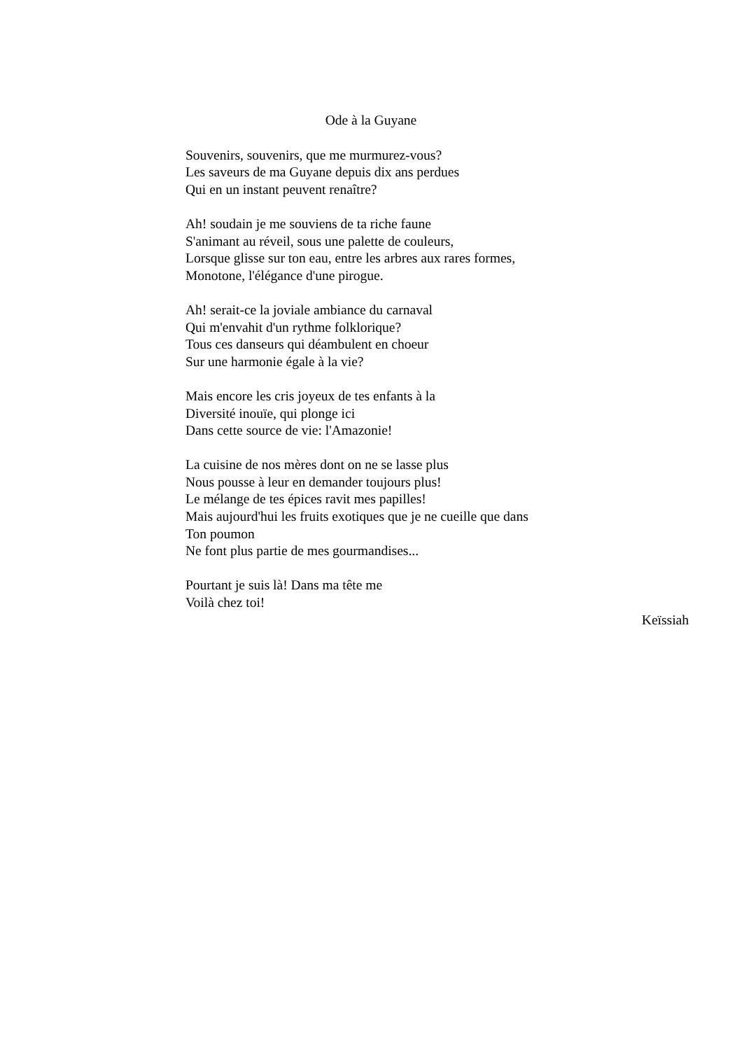Ode à la Guyane
Souvenirs, souvenirs, que me murmurez-vous?
Les saveurs de ma Guyane depuis dix ans perdues
Qui en un instant peuvent renaître?
Ah! soudain je me souviens de ta riche faune
S'animant au réveil, sous une palette de couleurs,
Lorsque glisse sur ton eau, entre les arbres aux rares formes,
Monotone, l'élégance d'une pirogue.
Ah! serait-ce la joviale ambiance du carnaval
Qui m'envahit d'un rythme folklorique?
Tous ces danseurs qui déambulent en choeur
Sur une harmonie égale à la vie?
Mais encore les cris joyeux de tes enfants à la
Diversité inouïe, qui plonge ici
Dans cette source de vie: l'Amazonie!
La cuisine de nos mères dont on ne se lasse plus
Nous pousse à leur en demander toujours plus!
Le mélange de tes épices ravit mes papilles!
Mais aujourd'hui les fruits exotiques que je ne cueille que dans
Ton poumon
Ne font plus partie de mes gourmandises...
Pourtant je suis là! Dans ma tête me
Voilà chez toi!
Keïssiah